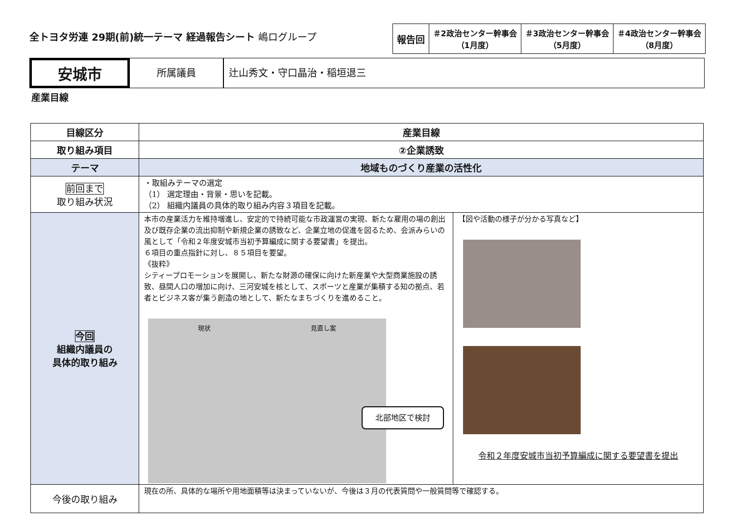全トヨタ労連 29期(前)統一テーマ 経過報告シート 嶋ログループ
| 報告回 | ＃2政治センター幹事会 （1月度） | ＃3政治センター幹事会 （5月度） | ＃4政治センター幹事会 （8月度） |
安城市
所属議員 辻山秀文・守口晶治・稲垣退三
産業目線
| 目線区分 | 産業目線 | |
| --- | --- | --- |
| 取り組み項目 | ②企業誘致 | |
| テーマ | 地域ものづくり産業の活性化 | |
| 前回まで 取り組み状況 | ・取組みテーマの選定 （1） 選定理由・背景・思いを記載。 （2） 組織内議員の具体的取り組み内容３項目を記載。 | |
| 今回 組織内議員の 具体的取り組み | 本市の産業活力を維持増進し、安定的で持続可能な市政運営の実現、新たな雇用の場の創出及び既存企業の流出抑制や新規企業の誘致など、企業立地の促進を図るため、会派みらいの風として「令和２年度安城市当初予算編成に関する要望書」を提出。 ６項目の重点指針に対し、８５項目を要望。 《抜粋》 シティープロモーションを展開し、新たな財源の確保に向けた新産業や大型商業施設の誘致、昼間人口の増加に向け、三河安城を核として、スポーツと産業が集積する知の拠点、若者とビジネス客が集う創造の地として、新たなまちづくりを進めること。 現状 見直し案 北部地区で検討 | 【図や活動の様子が分かる写真など】 令和２年度安城市当初予算編成に関する要望書を提出 |
| 今後の取り組み | 現在の所、具体的な場所や用地面積等は決まっていないが、今後は３月の代表質問や一般質問等で確認する。 | |